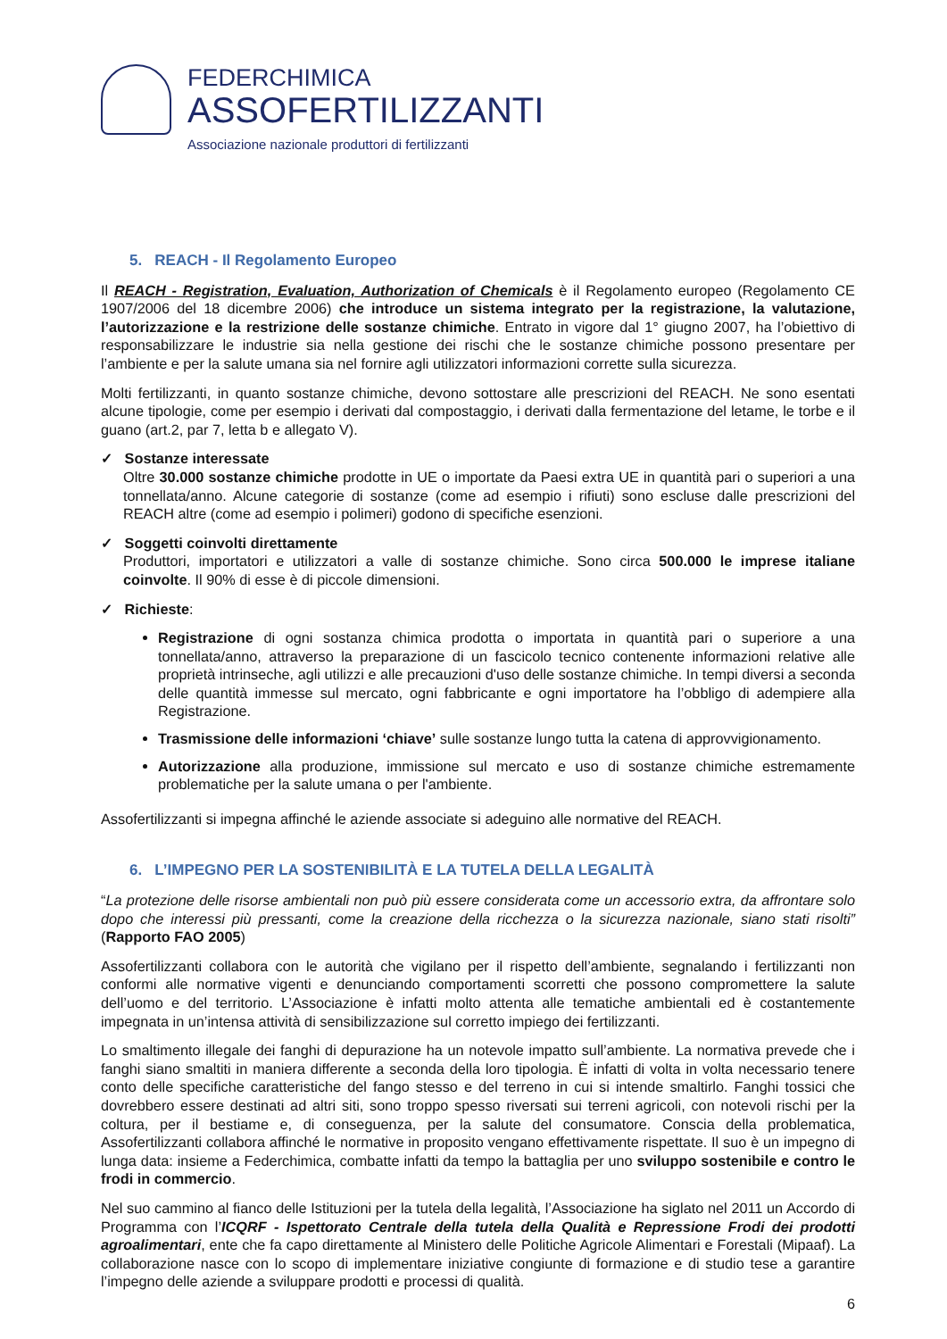FEDERCHIMICA
ASSOFERTILIZZANTI
Associazione nazionale produttori di fertilizzanti
5. REACH - Il Regolamento Europeo
Il REACH - Registration, Evaluation, Authorization of Chemicals è il Regolamento europeo (Regolamento CE 1907/2006 del 18 dicembre 2006) che introduce un sistema integrato per la registrazione, la valutazione, l’autorizzazione e la restrizione delle sostanze chimiche. Entrato in vigore dal 1° giugno 2007, ha l’obiettivo di responsabilizzare le industrie sia nella gestione dei rischi che le sostanze chimiche possono presentare per l’ambiente e per la salute umana sia nel fornire agli utilizzatori informazioni corrette sulla sicurezza.
Molti fertilizzanti, in quanto sostanze chimiche, devono sottostare alle prescrizioni del REACH. Ne sono esentati alcune tipologie, come per esempio i derivati dal compostaggio, i derivati dalla fermentazione del letame, le torbe e il guano (art.2, par 7, letta b e allegato V).
✓ Sostanze interessate
Oltre 30.000 sostanze chimiche prodotte in UE o importate da Paesi extra UE in quantità pari o superiori a una tonnellata/anno. Alcune categorie di sostanze (come ad esempio i rifiuti) sono escluse dalle prescrizioni del REACH altre (come ad esempio i polimeri) godono di specifiche esenzioni.
✓ Soggetti coinvolti direttamente
Produttori, importatori e utilizzatori a valle di sostanze chimiche. Sono circa 500.000 le imprese italiane coinvolte. Il 90% di esse è di piccole dimensioni.
✓ Richieste:
Registrazione di ogni sostanza chimica prodotta o importata in quantità pari o superiore a una tonnellata/anno, attraverso la preparazione di un fascicolo tecnico contenente informazioni relative alle proprietà intrinseche, agli utilizzi e alle precauzioni d'uso delle sostanze chimiche. In tempi diversi a seconda delle quantità immesse sul mercato, ogni fabbricante e ogni importatore ha l’obbligo di adempiere alla Registrazione.
Trasmissione delle informazioni ‘chiave’ sulle sostanze lungo tutta la catena di approvvigionamento.
Autorizzazione alla produzione, immissione sul mercato e uso di sostanze chimiche estremamente problematiche per la salute umana o per l'ambiente.
Assofertilizzanti si impegna affinché le aziende associate si adeguino alle normative del REACH.
6. L’IMPEGNO PER LA SOSTENIBILITÀ E LA TUTELA DELLA LEGALITÀ
“La protezione delle risorse ambientali non può più essere considerata come un accessorio extra, da affrontare solo dopo che interessi più pressanti, come la creazione della ricchezza o la sicurezza nazionale, siano stati risolti” (Rapporto FAO 2005)
Assofertilizzanti collabora con le autorità che vigilano per il rispetto dell’ambiente, segnalando i fertilizzanti non conformi alle normative vigenti e denunciando comportamenti scorretti che possono compromettere la salute dell’uomo e del territorio. L’Associazione è infatti molto attenta alle tematiche ambientali ed è costantemente impegnata in un’intensa attività di sensibilizzazione sul corretto impiego dei fertilizzanti.
Lo smaltimento illegale dei fanghi di depurazione ha un notevole impatto sull’ambiente. La normativa prevede che i fanghi siano smaltiti in maniera differente a seconda della loro tipologia. È infatti di volta in volta necessario tenere conto delle specifiche caratteristiche del fango stesso e del terreno in cui si intende smaltirlo. Fanghi tossici che dovrebbero essere destinati ad altri siti, sono troppo spesso riversati sui terreni agricoli, con notevoli rischi per la coltura, per il bestiame e, di conseguenza, per la salute del consumatore. Conscia della problematica, Assofertilizzanti collabora affinché le normative in proposito vengano effettivamente rispettate. Il suo è un impegno di lunga data: insieme a Federchimica, combatte infatti da tempo la battaglia per uno sviluppo sostenibile e contro le frodi in commercio.
Nel suo cammino al fianco delle Istituzioni per la tutela della legalità, l’Associazione ha siglato nel 2011 un Accordo di Programma con l’ICQRF - Ispettorato Centrale della tutela della Qualità e Repressione Frodi dei prodotti agroalimentari, ente che fa capo direttamente al Ministero delle Politiche Agricole Alimentari e Forestali (Mipaaf). La collaborazione nasce con lo scopo di implementare iniziative congiunte di formazione e di studio tese a garantire l’impegno delle aziende a sviluppare prodotti e processi di qualità.
6